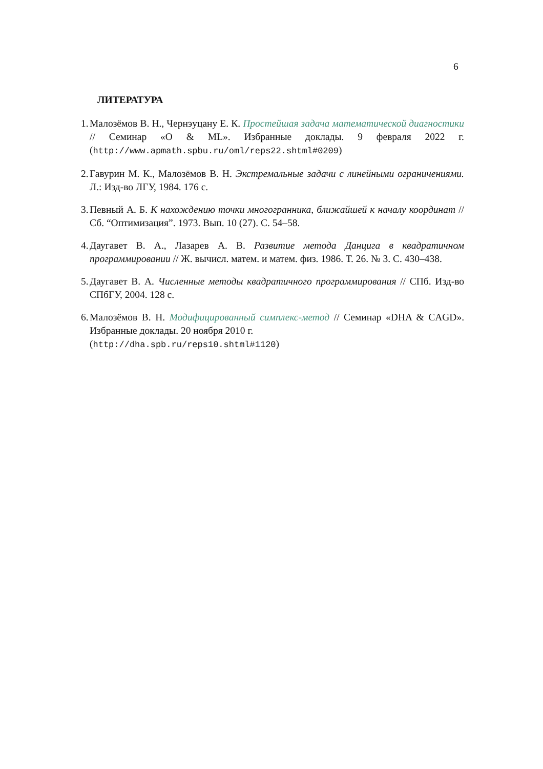6
ЛИТЕРАТУРА
1. Малозёмов В. Н., Чернэуцану Е. К. Простейшая задача математической диагностики // Семинар «O & ML». Избранные доклады. 9 февраля 2022 г. (http://www.apmath.spbu.ru/oml/reps22.shtml#0209)
2. Гавурин М. К., Малозёмов В. Н. Экстремальные задачи с линейными ограничениями. Л.: Изд-во ЛГУ, 1984. 176 с.
3. Певный А. Б. К нахождению точки многогранника, ближайшей к началу координат // Сб. “Оптимизация”. 1973. Вып. 10 (27). С. 54–58.
4. Даугавет В. А., Лазарев А. В. Развитие метода Данцига в квадратичном программировании // Ж. вычисл. матем. и матем. физ. 1986. Т. 26. № 3. С. 430–438.
5. Даугавет В. А. Численные методы квадратичного программирования // СПб. Изд-во СПбГУ, 2004. 128 с.
6. Малозёмов В. Н. Модифицированный симплекс-метод // Семинар «DHA & CAGD». Избранные доклады. 20 ноября 2010 г.
(http://dha.spb.ru/reps10.shtml#1120)